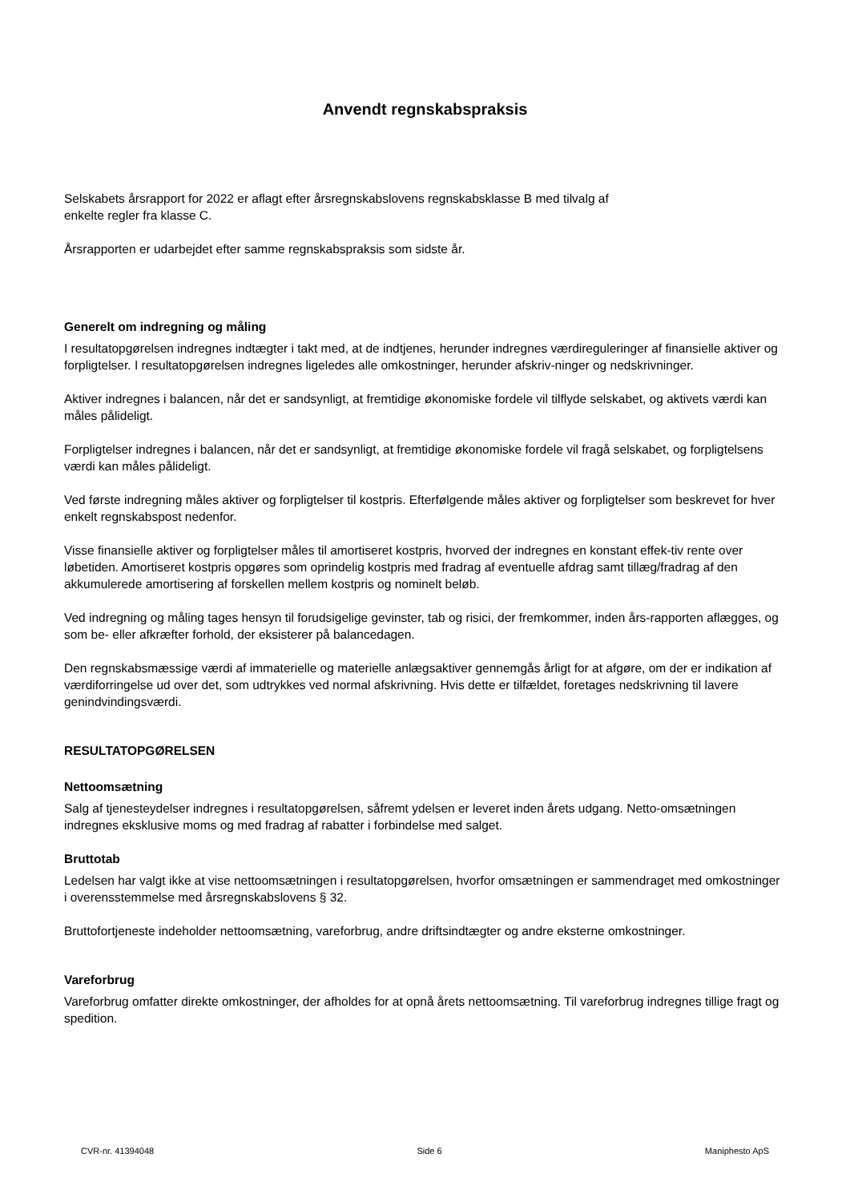Anvendt regnskabspraksis
Selskabets årsrapport for 2022 er aflagt efter årsregnskabslovens regnskabsklasse B med tilvalg af
enkelte regler fra klasse C.
Årsrapporten er udarbejdet efter samme regnskabspraksis som sidste år.
Generelt om indregning og måling
I resultatopgørelsen indregnes indtægter i takt med, at de indtjenes, herunder indregnes værdireguleringer af finansielle aktiver og forpligtelser. I resultatopgørelsen indregnes ligeledes alle omkostninger, herunder afskriv-ninger og nedskrivninger.
Aktiver indregnes i balancen, når det er sandsynligt, at fremtidige økonomiske fordele vil tilflyde selskabet, og aktivets værdi kan måles pålideligt.
Forpligtelser indregnes i balancen, når det er sandsynligt, at fremtidige økonomiske fordele vil fragå selskabet, og forpligtelsens værdi kan måles pålideligt.
Ved første indregning måles aktiver og forpligtelser til kostpris. Efterfølgende måles aktiver og forpligtelser som beskrevet for hver enkelt regnskabspost nedenfor.
Visse finansielle aktiver og forpligtelser måles til amortiseret kostpris, hvorved der indregnes en konstant effek-tiv rente over løbetiden. Amortiseret kostpris opgøres som oprindelig kostpris med fradrag af eventuelle afdrag samt tillæg/fradrag af den akkumulerede amortisering af forskellen mellem kostpris og nominelt beløb.
Ved indregning og måling tages hensyn til forudsigelige gevinster, tab og risici, der fremkommer, inden års-rapporten aflægges, og som be- eller afkræfter forhold, der eksisterer på balancedagen.
Den regnskabsmæssige værdi af immaterielle og materielle anlægsaktiver gennemgås årligt for at afgøre, om der er indikation af værdiforringelse ud over det, som udtrykkes ved normal afskrivning. Hvis dette er tilfældet, foretages nedskrivning til lavere genindvindingsværdi.
RESULTATOPGØRELSEN
Nettoomsætning
Salg af tjenesteydelser indregnes i resultatopgørelsen, såfremt ydelsen er leveret inden årets udgang. Netto-omsætningen indregnes eksklusive moms og med fradrag af rabatter i forbindelse med salget.
Bruttotab
Ledelsen har valgt ikke at vise nettoomsætningen i resultatopgørelsen, hvorfor omsætningen er sammendraget med omkostninger i overensstemmelse med årsregnskabslovens § 32.
Bruttofortjeneste indeholder nettoomsætning, vareforbrug, andre driftsindtægter og andre eksterne omkostninger.
Vareforbrug
Vareforbrug omfatter direkte omkostninger, der afholdes for at opnå årets nettoomsætning. Til vareforbrug indregnes tillige fragt og spedition.
CVR-nr. 41394048 Side 6 Maniphesto ApS